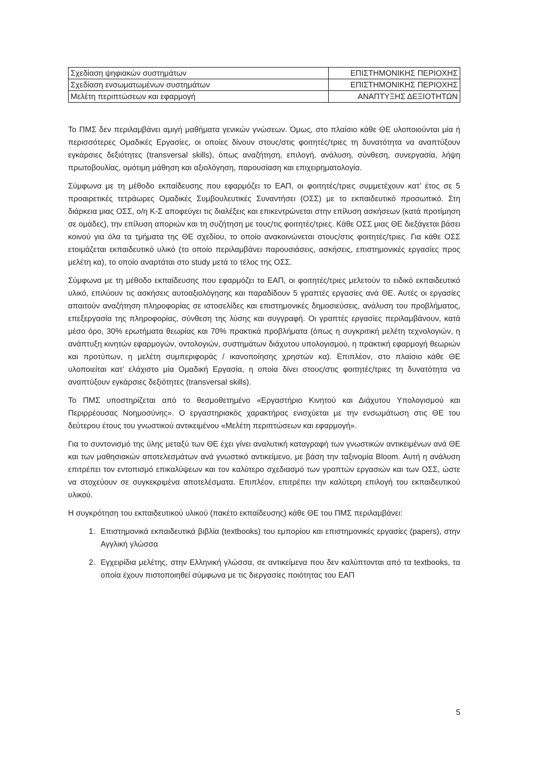| Σχεδίαση ψηφιακών συστημάτων | ΕΠΙΣΤΗΜΟΝΙΚΗΣ ΠΕΡΙΟΧΗΣ |
| Σχεδίαση ενσωματωμένων συστημάτων | ΕΠΙΣΤΗΜΟΝΙΚΗΣ ΠΕΡΙΟΧΗΣ |
| Μελέτη περιπτώσεων και εφαρμογή | ΑΝΑΠΤΥΞΗΣ ΔΕΞΙΟΤΗΤΩΝ |
Το ΠΜΣ δεν περιλαμβάνει αμιγή μαθήματα γενικών γνώσεων. Όμως, στο πλαίσιο κάθε ΘΕ υλοποιούνται μία ή περισσότερες Ομαδικές Εργασίες, οι οποίες δίνουν στους/στις φοιτητές/τριες τη δυνατότητα να αναπτύξουν εγκάρσιες δεξιότητες (transversal skills), όπως αναζήτηση, επιλογή, ανάλυση, σύνθεση, συνεργασία, λήψη πρωτοβουλίας, ομότιμη μάθηση και αξιολόγηση, παρουσίαση και επιχειρηματολογία.
Σύμφωνα με τη μέθοδο εκπαίδευσης που εφαρμόζει το ΕΑΠ, οι φοιτητές/τριες συμμετέχουν κατ’ έτος σε 5 προαιρετικές τετράωρες Ομαδικές Συμβουλευτικές Συναντήσει (ΟΣΣ) με το εκπαιδευτικό προσωπικό. Στη διάρκεια μιας ΟΣΣ, ο/η Κ-Σ αποφεύγει τις διαλέξεις και επικεντρώνεται στην επίλυση ασκήσεων (κατά προτίμηση σε ομάδες), την επίλυση αποριών και τη συζήτηση με τους/τις φοιτητές/τριες. Κάθε ΟΣΣ μιας ΘΕ διεξάγεται βάσει κοινού για όλα τα τμήματα της ΘΕ σχεδίου, το οποίο ανακοινώνεται στους/στις φοιτητές/τριες. Για κάθε ΟΣΣ ετοιμάζεται εκπαιδευτικό υλικό (το οποίο περιλαμβάνει παρουσιάσεις, ασκήσεις, επιστημονικές εργασίες προς μελέτη κα), το οποίο αναρτάται στο study μετά το τέλος της ΟΣΣ.
Σύμφωνα με τη μέθοδο εκπαίδευσης που εφαρμόζει το ΕΑΠ, οι φοιτητές/τριες μελετούν το ειδικό εκπαιδευτικό υλικό, επιλύουν τις ασκήσεις αυτοαξιολόγησης και παραδίδουν 5 γραπτές εργασίες ανά ΘΕ. Αυτές οι εργασίες απαιτούν αναζήτηση πληροφορίας σε ιστοσελίδες και επιστημονικές δημοσιεύσεις, ανάλυση του προβλήματος, επεξεργασία της πληροφορίας, σύνθεση της λύσης και συγγραφή. Οι γραπτές εργασίες περιλαμβάνουν, κατά μέσο όρο, 30% ερωτήματα θεωρίας και 70% πρακτικά προβλήματα (όπως η συγκριτική μελέτη τεχνολογιών, η ανάπτυξη κινητών εφαρμογών, οντολογιών, συστημάτων διάχυτου υπολογισμού, η πρακτική εφαρμογή θεωριών και προτύπων, η μελέτη συμπεριφοράς / ικανοποίησης χρηστών κα). Επιπλέον, στο πλαίσιο κάθε ΘΕ υλοποιείται κατ’ ελάχιστο μία Ομαδική Εργασία, η οποία δίνει στους/στις φοιτητές/τριες τη δυνατότητα να αναπτύξουν εγκάρσιες δεξιότητες (transversal skills).
Το ΠΜΣ υποστηρίζεται από το θεσμοθετημένο «Εργαστήριο Κινητού και Διάχυτου Υπολογισμού και Περιρρέουσας Νοημοσύνης». Ο εργαστηριακός χαρακτήρας ενισχύεται με την ενσωμάτωση στις ΘΕ του δεύτερου έτους του γνωστικού αντικειμένου «Μελέτη περιπτώσεων και εφαρμογή».
Για το συντονισμό της ύλης μεταξύ των ΘΕ έχει γίνει αναλυτική καταγραφή των γνωστικών αντικειμένων ανά ΘΕ και των μαθησιακών αποτελεσμάτων ανά γνωστικό αντικείμενο, με βάση την ταξινομία Bloom. Αυτή η ανάλυση επιτρέπει τον εντοπισμό επικαλύψεων και τον καλύτερο σχεδιασμό των γραπτών εργασιών και των ΟΣΣ, ώστε να στοχεύουν σε συγκεκριμένα αποτελέσματα. Επιπλέον, επιτρέπει την καλύτερη επιλογή του εκπαιδευτικού υλικού.
Η συγκρότηση του εκπαιδευτικού υλικού (πακέτο εκπαίδευσης) κάθε ΘΕ του ΠΜΣ περιλαμβάνει:
1. Επιστημονικά εκπαιδευτικά βιβλία (textbooks) του εμπορίου και επιστημονικές εργασίες (papers), στην Αγγλική γλώσσα
2. Εγχειρίδια μελέτης, στην Ελληνική γλώσσα, σε αντικείμενα που δεν καλύπτονται από τα textbooks, τα οποία έχουν πιστοποιηθεί σύμφωνα με τις διεργασίες ποιότητας του ΕΑΠ
5